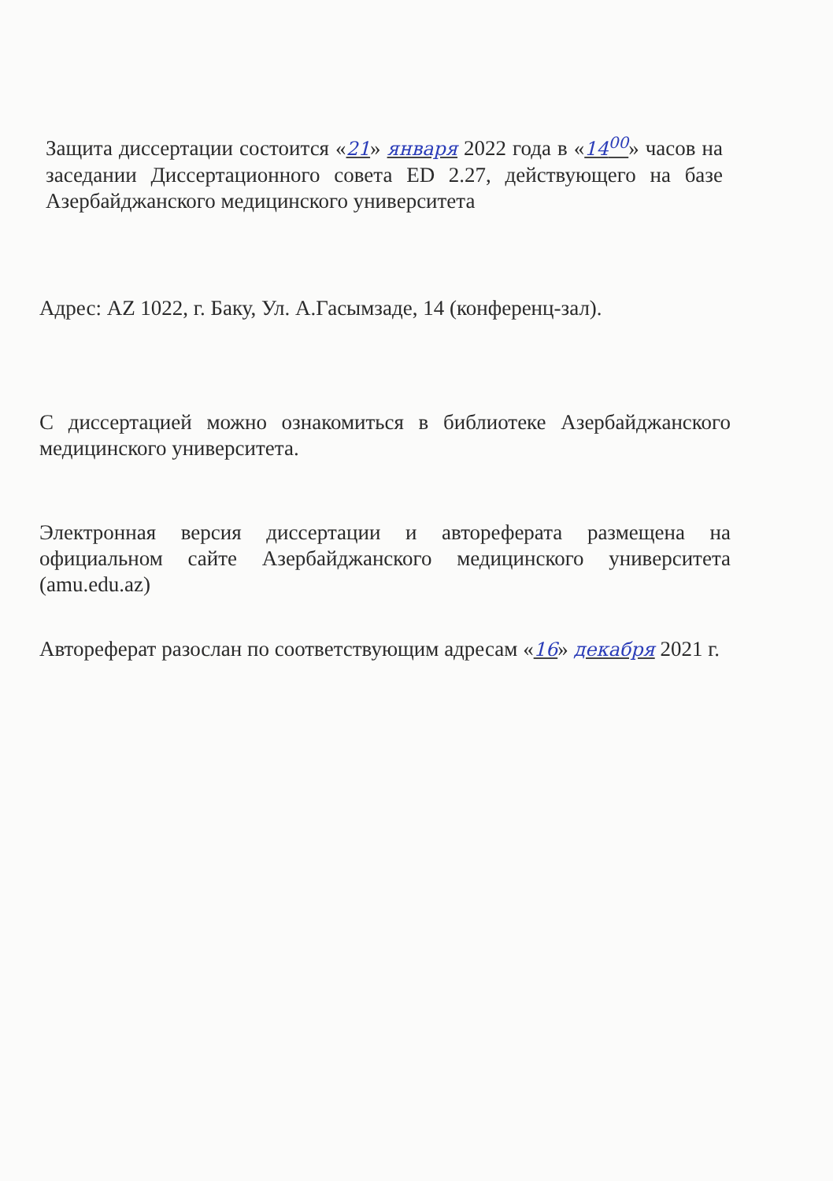Защита диссертации состоится «21» января 2022 года в «14<sup>00</sup>» часов на заседании Диссертационного совета ED 2.27, действующего на базе Азербайджанского медицинского университета
Адрес: AZ 1022, г. Баку, Ул. А.Гасымзаде, 14 (конференц-зал).
С диссертацией можно ознакомиться в библиотеке Азербайджанского медицинского университета.
Электронная версия диссертации и автореферата размещена на официальном сайте Азербайджанского медицинского университета (amu.edu.az)
Автореферат разослан по соответствующим адресам «16» декабря 2021 г.